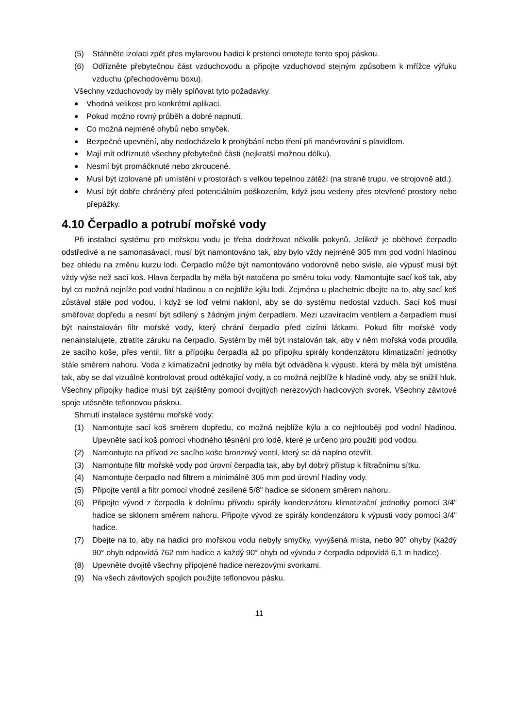(5) Stáhněte izolaci zpět přes mylarovou hadici k prstenci omotejte tento spoj páskou.
(6) Odřízněte přebytečnou část vzduchovodu a připojte vzduchovod stejným způsobem k mřížce výfuku vzduchu (přechodovému boxu).
Všechny vzduchovody by měly splňovat tyto požadavky:
● Vhodná velikost pro konkrétní aplikaci.
● Pokud možno rovný průběh a dobré napnutí.
● Co možná nejméně ohybů nebo smyček.
● Bezpečné upevnění, aby nedocházelo k prohýbání nebo tření při manévrování s plavidlem.
● Mají mít odříznuté všechny přebytečné části (nejkratší možnou délku).
● Nesmí být promáčknuté nebo zkroucené.
● Musí být izolované při umístění v prostorách s velkou tepelnou zátěží (na straně trupu, ve strojovně atd.).
● Musí být dobře chráněny před potenciálním poškozením, když jsou vedeny přes otevřené prostory nebo přepážky.
4.10 Čerpadlo a potrubí mořské vody
Při instalaci systému pro mořskou vodu je třeba dodržovat několik pokynů. Jelikož je oběhové čerpadlo odstředivé a ne samonasávací, musí být namontováno tak, aby bylo vždy nejméně 305 mm pod vodní hladinou bez ohledu na změnu kurzu lodi. Čerpadlo může být namontováno vodorovně nebo svisle, ale výpusť musí být vždy výše než sací koš. Hlava čerpadla by měla být natočena po směru toku vody. Namontujte sací koš tak, aby byl co možná nejníže pod vodní hladinou a co nejblíže kýlu lodi. Zejména u plachetnic dbejte na to, aby sací koš zůstával stále pod vodou, i když se loď velmi nakloní, aby se do systému nedostal vzduch. Sací koš musí směřovat dopředu a nesmí být sdílený s žádným jiným čerpadlem. Mezi uzavíracím ventilem a čerpadlem musí být nainstalován filtr mořské vody, který chrání čerpadlo před cizími látkami. Pokud filtr mořské vody nenainstalujete, ztratíte záruku na čerpadlo. Systém by měl být instalován tak, aby v něm mořská voda proudila ze sacího koše, přes ventil, filtr a přípojku čerpadla až po přípojku spirály kondenzátoru klimatizační jednotky stále směrem nahoru. Voda z klimatizační jednotky by měla být odváděna k výpusti, která by měla být umístěna tak, aby se dal vizuálně kontrolovat proud odtékající vody, a co možná nejblíže k hladině vody, aby se snížil hluk. Všechny přípojky hadice musí být zajištěny pomocí dvojitých nerezových hadicových svorek. Všechny závitové spoje utěsněte teflonovou páskou.
Shrnutí instalace systému mořské vody:
(1) Namontujte sací koš směrem dopředu, co možná nejblíže kýlu a co nejhlouběji pod vodní hladinou. Upevněte sací koš pomocí vhodného těsnění pro lodě, které je určeno pro použití pod vodou.
(2) Namontujte na přívod ze sacího koše bronzový ventil, který se dá naplno otevřít.
(3) Namontujte filtr mořské vody pod úrovní čerpadla tak, aby byl dobrý přístup k filtračnímu sítku.
(4) Namontujte čerpadlo nad filtrem a minimálně 305 mm pod úrovní hladiny vody.
(5) Připojte ventil a filtr pomocí vhodné zesílené 5/8" hadice se sklonem směrem nahoru.
(6) Připojte vývod z čerpadla k dolnímu přívodu spirály kondenzátoru klimatizační jednotky pomocí 3/4" hadice se sklonem směrem nahoru. Připojte vývod ze spirály kondenzátoru k výpusti vody pomocí 3/4" hadice.
(7) Dbejte na to, aby na hadici pro mořskou vodu nebyly smyčky, vyvýšená místa, nebo 90° ohyby (každý 90° ohyb odpovídá 762 mm hadice a každý 90° ohyb od vývodu z čerpadla odpovídá 6,1 m hadice).
(8) Upevněte dvojitě všechny připojené hadice nerezovými svorkami.
(9) Na všech závitových spojích použijte teflonovou pásku.
11